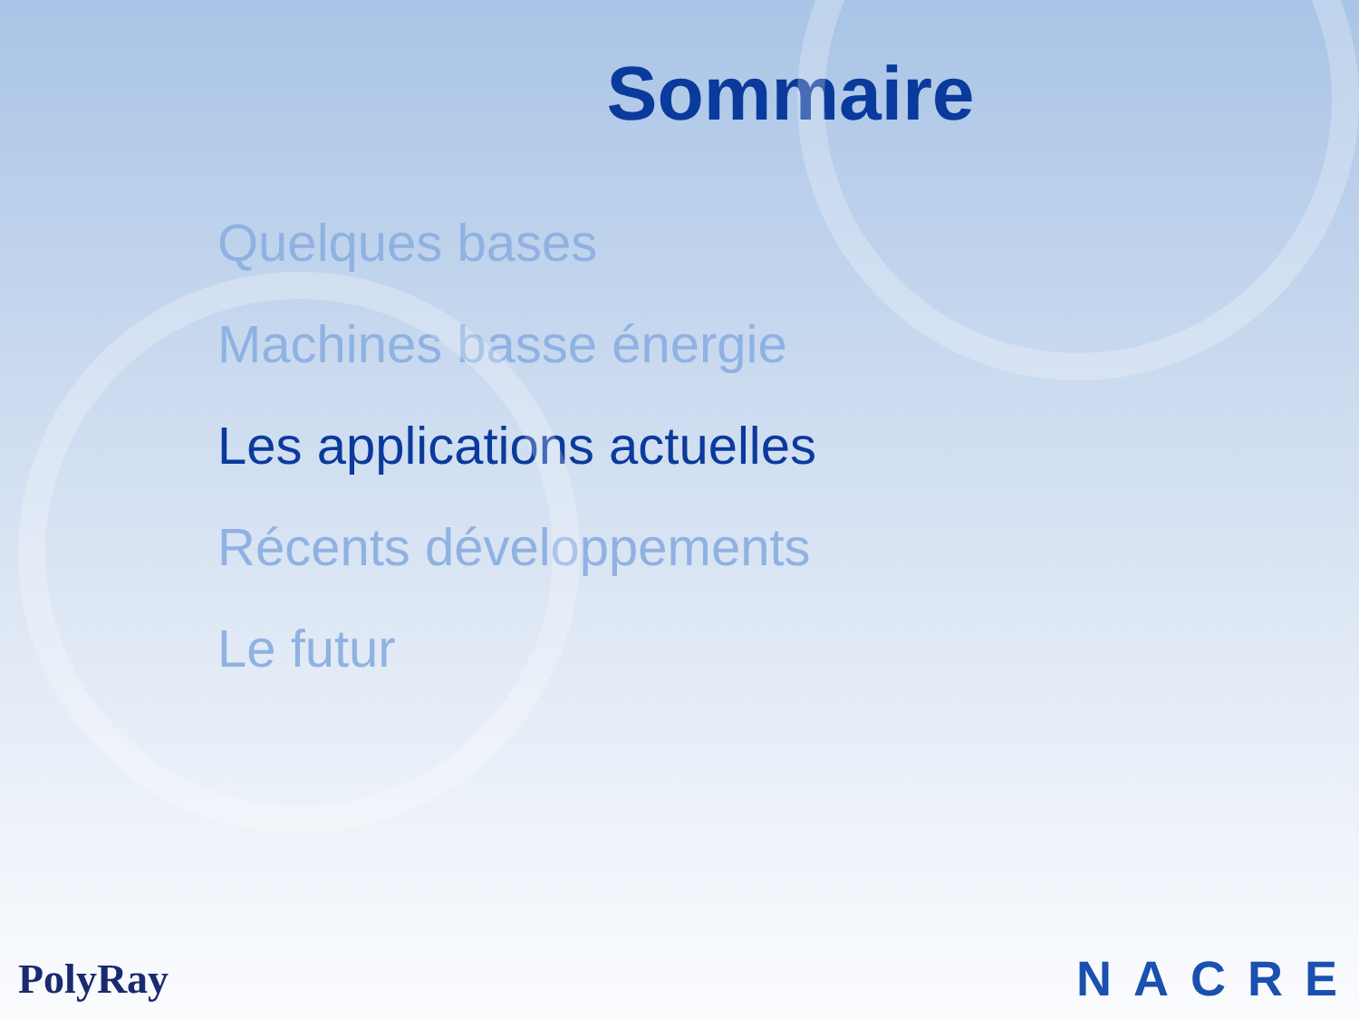Sommaire
Quelques bases
Machines basse énergie
Les applications actuelles
Récents développements
Le futur
PolyRay NACRE